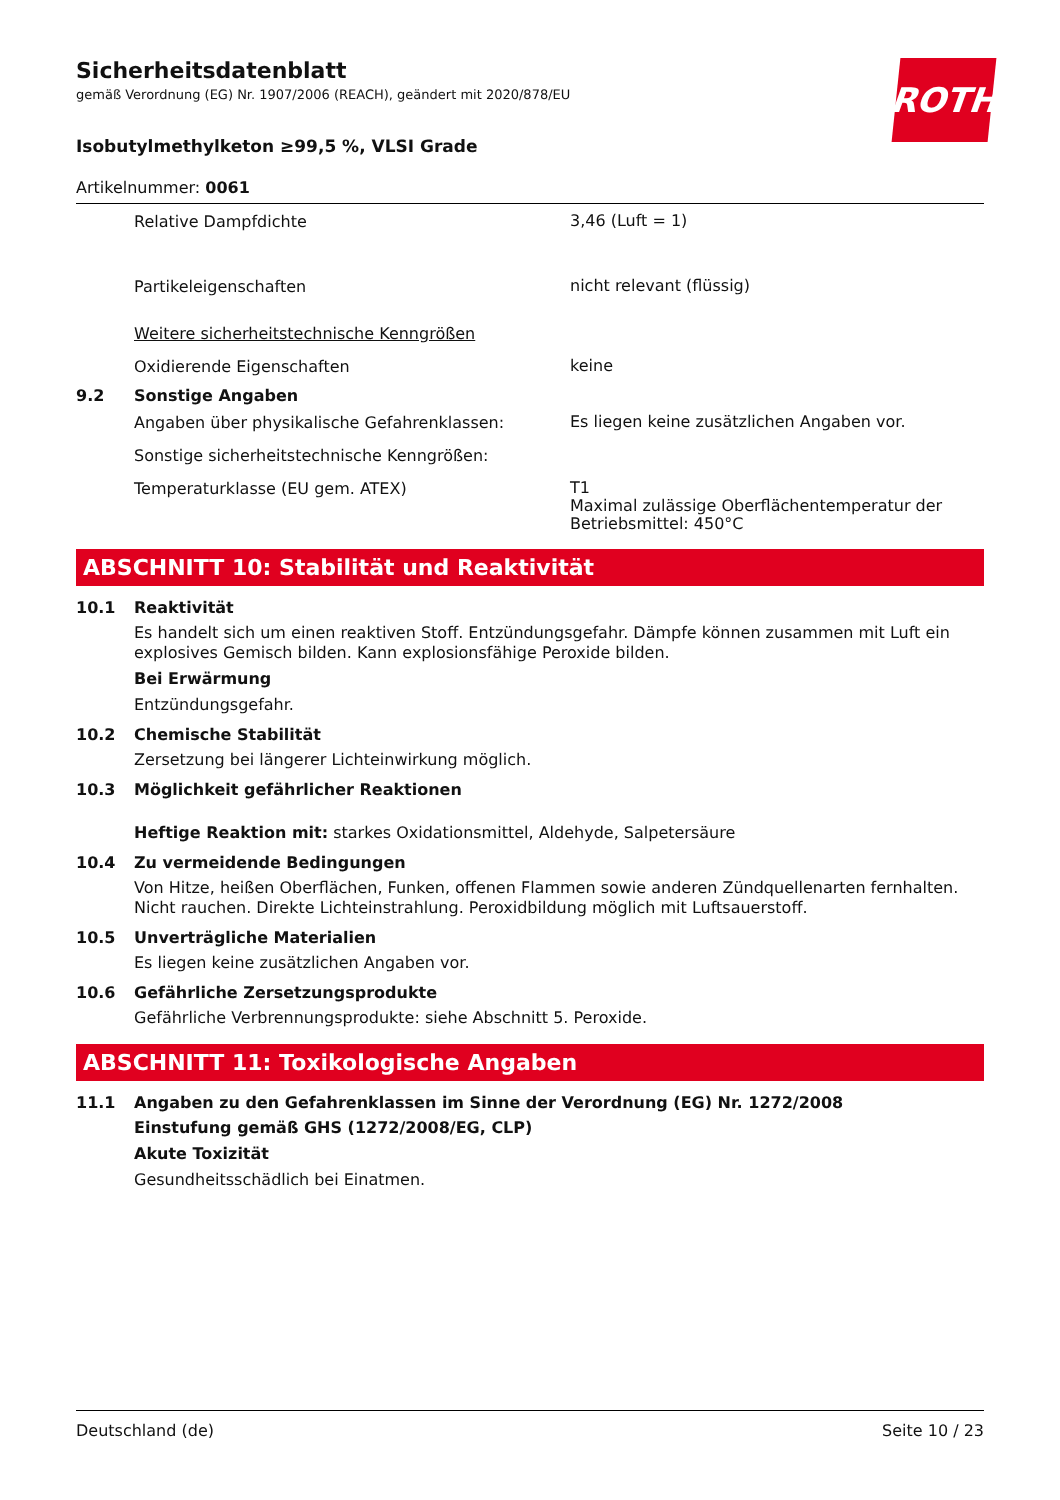Sicherheitsdatenblatt
gemäß Verordnung (EG) Nr. 1907/2006 (REACH), geändert mit 2020/878/EU
ROTH
Isobutylmethylketon ≥99,5 %, VLSI Grade
Artikelnummer: 0061
Relative Dampfdichte
3,46 (Luft = 1)
Partikeleigenschaften
nicht relevant (flüssig)
Weitere sicherheitstechnische Kenngrößen
Oxidierende Eigenschaften
keine
9.2 Sonstige Angaben
Angaben über physikalische Gefahrenklassen:
Es liegen keine zusätzlichen Angaben vor.
Sonstige sicherheitstechnische Kenngrößen:
Temperaturklasse (EU gem. ATEX)
T1
Maximal zulässige Oberflächentemperatur der Betriebsmittel: 450°C
ABSCHNITT 10: Stabilität und Reaktivität
10.1 Reaktivität
Es handelt sich um einen reaktiven Stoff. Entzündungsgefahr. Dämpfe können zusammen mit Luft ein explosives Gemisch bilden. Kann explosionsfähige Peroxide bilden.
Bei Erwärmung
Entzündungsgefahr.
10.2 Chemische Stabilität
Zersetzung bei längerer Lichteinwirkung möglich.
10.3 Möglichkeit gefährlicher Reaktionen
Heftige Reaktion mit: starkes Oxidationsmittel, Aldehyde, Salpetersäure
10.4 Zu vermeidende Bedingungen
Von Hitze, heißen Oberflächen, Funken, offenen Flammen sowie anderen Zündquellenarten fernhalten. Nicht rauchen. Direkte Lichteinstrahlung. Peroxidbildung möglich mit Luftsauerstoff.
10.5 Unverträgliche Materialien
Es liegen keine zusätzlichen Angaben vor.
10.6 Gefährliche Zersetzungsprodukte
Gefährliche Verbrennungsprodukte: siehe Abschnitt 5. Peroxide.
ABSCHNITT 11: Toxikologische Angaben
11.1 Angaben zu den Gefahrenklassen im Sinne der Verordnung (EG) Nr. 1272/2008
Einstufung gemäß GHS (1272/2008/EG, CLP)
Akute Toxizität
Gesundheitsschädlich bei Einatmen.
Deutschland (de) Seite 10 / 23